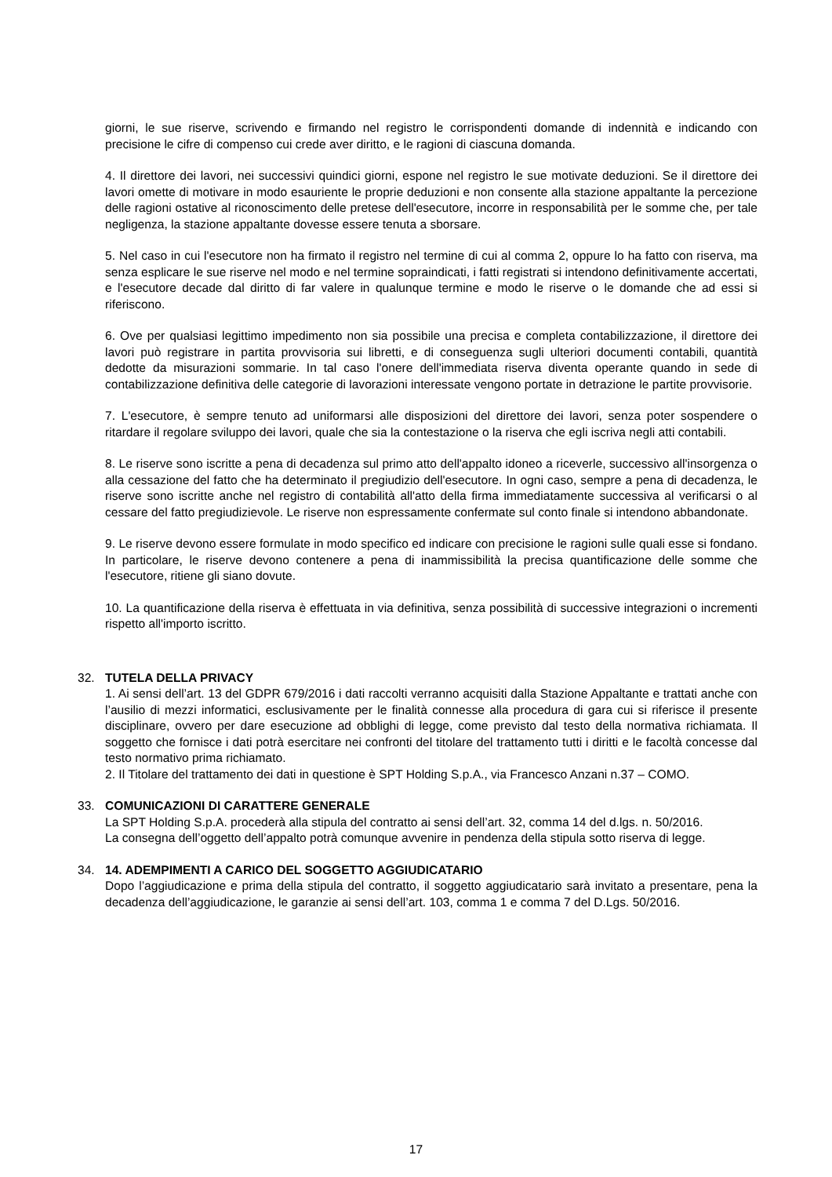giorni, le sue riserve, scrivendo e firmando nel registro le corrispondenti domande di indennità e indicando con precisione le cifre di compenso cui crede aver diritto, e le ragioni di ciascuna domanda.
4. Il direttore dei lavori, nei successivi quindici giorni, espone nel registro le sue motivate deduzioni. Se il direttore dei lavori omette di motivare in modo esauriente le proprie deduzioni e non consente alla stazione appaltante la percezione delle ragioni ostative al riconoscimento delle pretese dell'esecutore, incorre in responsabilità per le somme che, per tale negligenza, la stazione appaltante dovesse essere tenuta a sborsare.
5. Nel caso in cui l'esecutore non ha firmato il registro nel termine di cui al comma 2, oppure lo ha fatto con riserva, ma senza esplicare le sue riserve nel modo e nel termine sopraindicati, i fatti registrati si intendono definitivamente accertati, e l'esecutore decade dal diritto di far valere in qualunque termine e modo le riserve o le domande che ad essi si riferiscono.
6. Ove per qualsiasi legittimo impedimento non sia possibile una precisa e completa contabilizzazione, il direttore dei lavori può registrare in partita provvisoria sui libretti, e di conseguenza sugli ulteriori documenti contabili, quantità dedotte da misurazioni sommarie. In tal caso l'onere dell'immediata riserva diventa operante quando in sede di contabilizzazione definitiva delle categorie di lavorazioni interessate vengono portate in detrazione le partite provvisorie.
7. L'esecutore, è sempre tenuto ad uniformarsi alle disposizioni del direttore dei lavori, senza poter sospendere o ritardare il regolare sviluppo dei lavori, quale che sia la contestazione o la riserva che egli iscriva negli atti contabili.
8. Le riserve sono iscritte a pena di decadenza sul primo atto dell'appalto idoneo a riceverle, successivo all'insorgenza o alla cessazione del fatto che ha determinato il pregiudizio dell'esecutore. In ogni caso, sempre a pena di decadenza, le riserve sono iscritte anche nel registro di contabilità all'atto della firma immediatamente successiva al verificarsi o al cessare del fatto pregiudizievole. Le riserve non espressamente confermate sul conto finale si intendono abbandonate.
9. Le riserve devono essere formulate in modo specifico ed indicare con precisione le ragioni sulle quali esse si fondano. In particolare, le riserve devono contenere a pena di inammissibilità la precisa quantificazione delle somme che l'esecutore, ritiene gli siano dovute.
10. La quantificazione della riserva è effettuata in via definitiva, senza possibilità di successive integrazioni o incrementi rispetto all'importo iscritto.
32. TUTELA DELLA PRIVACY
1. Ai sensi dell’art. 13 del GDPR 679/2016 i dati raccolti verranno acquisiti dalla Stazione Appaltante e trattati anche con l’ausilio di mezzi informatici, esclusivamente per le finalità connesse alla procedura di gara cui si riferisce il presente disciplinare, ovvero per dare esecuzione ad obblighi di legge, come previsto dal testo della normativa richiamata. Il soggetto che fornisce i dati potrà esercitare nei confronti del titolare del trattamento tutti i diritti e le facoltà concesse dal testo normativo prima richiamato.
2. Il Titolare del trattamento dei dati in questione è SPT Holding S.p.A., via Francesco Anzani n.37 – COMO.
33. COMUNICAZIONI DI CARATTERE GENERALE
La SPT Holding S.p.A. procederà alla stipula del contratto ai sensi dell’art. 32, comma 14 del d.lgs. n. 50/2016.
La consegna dell’oggetto dell’appalto potrà comunque avvenire in pendenza della stipula sotto riserva di legge.
34. 14. ADEMPIMENTI A CARICO DEL SOGGETTO AGGIUDICATARIO
Dopo l’aggiudicazione e prima della stipula del contratto, il soggetto aggiudicatario sarà invitato a presentare, pena la decadenza dell’aggiudicazione, le garanzie ai sensi dell’art. 103, comma 1 e comma 7 del D.Lgs. 50/2016.
17